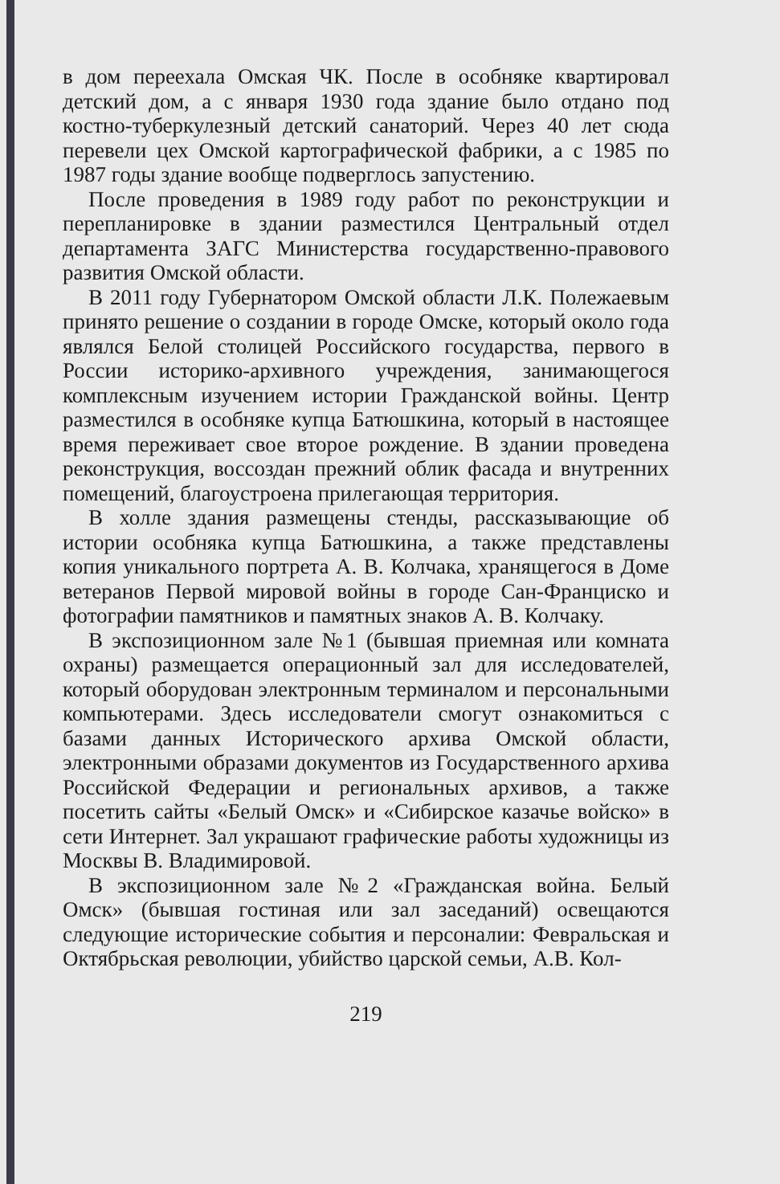в дом переехала Омская ЧК. После в особняке квартировал детский дом, а с января 1930 года здание было отдано под костно-туберкулезный детский санаторий. Через 40 лет сюда перевели цех Омской картографической фабрики, а с 1985 по 1987 годы здание вообще подверглось запустению.
После проведения в 1989 году работ по реконструкции и перепланировке в здании разместился Центральный отдел департамента ЗАГС Министерства государственно-правового развития Омской области.
В 2011 году Губернатором Омской области Л.К. Полежаевым принято решение о создании в городе Омске, который около года являлся Белой столицей Российского государства, первого в России историко-архивного учреждения, занимающегося комплексным изучением истории Гражданской войны. Центр разместился в особняке купца Батюшкина, который в настоящее время переживает свое второе рождение. В здании проведена реконструкция, воссоздан прежний облик фасада и внутренних помещений, благоустроена прилегающая территория.
В холле здания размещены стенды, рассказывающие об истории особняка купца Батюшкина, а также представлены копия уникального портрета А. В. Колчака, хранящегося в Доме ветеранов Первой мировой войны в городе Сан-Франциско и фотографии памятников и памятных знаков А. В. Колчаку.
В экспозиционном зале №1 (бывшая приемная или комната охраны) размещается операционный зал для исследователей, который оборудован электронным терминалом и персональными компьютерами. Здесь исследователи смогут ознакомиться с базами данных Исторического архива Омской области, электронными образами документов из Государственного архива Российской Федерации и региональных архивов, а также посетить сайты «Белый Омск» и «Сибирское казачье войско» в сети Интернет. Зал украшают графические работы художницы из Москвы В. Владимировой.
В экспозиционном зале №2 «Гражданская война. Белый Омск» (бывшая гостиная или зал заседаний) освещаются следующие исторические события и персоналии: Февральская и Октябрьская революции, убийство царской семьи, А.В. Кол-
219